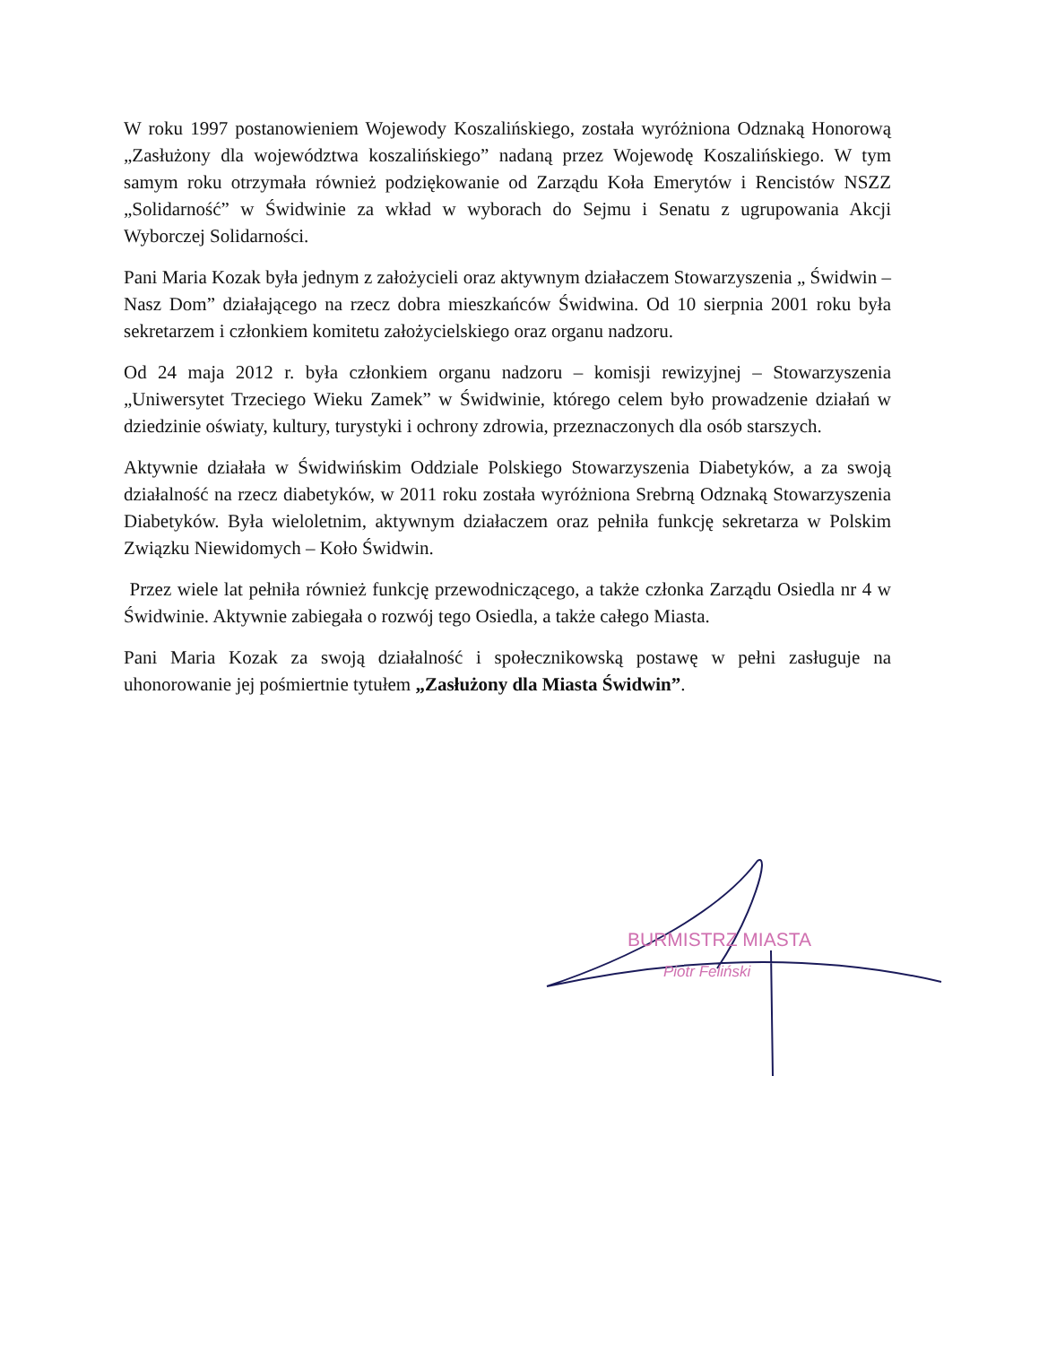W roku 1997 postanowieniem Wojewody Koszalińskiego, została wyróżniona Odznaką Honorową „Zasłużony dla województwa koszalińskiego” nadaną przez Wojewodę Koszalińskiego. W tym samym roku otrzymała również podziękowanie od Zarządu Koła Emerytów i Rencistów NSZZ „Solidarność” w Świdwinie za wkład w wyborach do Sejmu i Senatu z ugrupowania Akcji Wyborczej Solidarności.
Pani Maria Kozak była jednym z założycieli oraz aktywnym działaczem Stowarzyszenia „ Świdwin – Nasz Dom” działającego na rzecz dobra mieszkańców Świdwina. Od 10 sierpnia 2001 roku była sekretarzem i członkiem komitetu założycielskiego oraz organu nadzoru.
Od 24 maja 2012 r. była członkiem organu nadzoru – komisji rewizyjnej – Stowarzyszenia „Uniwersytet Trzeciego Wieku Zamek” w Świdwinie, którego celem było prowadzenie działań w dziedzinie oświaty, kultury, turystyki i ochrony zdrowia, przeznaczonych dla osób starszych.
Aktywnie działała w Świdwińskim Oddziale Polskiego Stowarzyszenia Diabetyków, a za swoją działalność na rzecz diabetyków, w 2011 roku została wyróżniona Srebrną Odznaką Stowarzyszenia Diabetyków. Była wieloletnim, aktywnym działaczem oraz pełniła funkcję sekretarza w Polskim Związku Niewidomych – Koło Świdwin.
Przez wiele lat pełniła również funkcję przewodniczącego, a także członka Zarządu Osiedla nr 4 w Świdwinie. Aktywnie zabiegała o rozwój tego Osiedla, a także całego Miasta.
Pani Maria Kozak za swoją działalność i społecznikowską postawę w pełni zasługuje na uhonorowanie jej pośmiertnie tytułem „Zasłużony dla Miasta Świdwin”.
BURMISTRZ MIASTA
Piotr Feliński